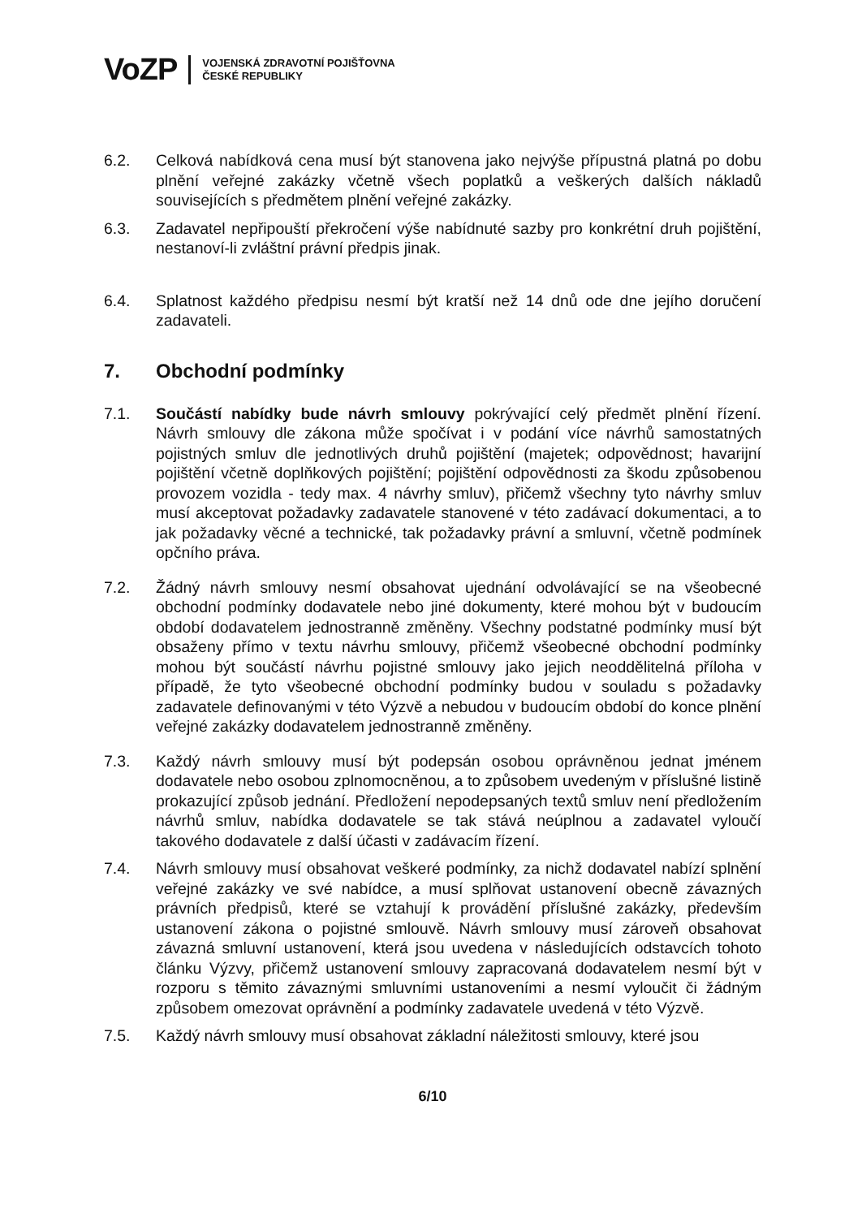VoZP
VOJENSKÁ ZDRAVOTNÍ POJIŠŤOVNA
ČESKÉ REPUBLIKY
6.2. Celková nabídková cena musí být stanovena jako nejvýše přípustná platná po dobu plnění veřejné zakázky včetně všech poplatků a veškerých dalších nákladů souvisejících s předmětem plnění veřejné zakázky.
6.3. Zadavatel nepřipouští překročení výše nabídnuté sazby pro konkrétní druh pojištění, nestanoví-li zvláštní právní předpis jinak.
6.4. Splatnost každého předpisu nesmí být kratší než 14 dnů ode dne jejího doručení zadavateli.
7. Obchodní podmínky
7.1. Součástí nabídky bude návrh smlouvy pokrývající celý předmět plnění řízení. Návrh smlouvy dle zákona může spočívat i v podání více návrhů samostatných pojistných smluv dle jednotlivých druhů pojištění (majetek; odpovědnost; havarijní pojištění včetně doplňkových pojištění; pojištění odpovědnosti za škodu způsobenou provozem vozidla - tedy max. 4 návrhy smluv), přičemž všechny tyto návrhy smluv musí akceptovat požadavky zadavatele stanovené v této zadávací dokumentaci, a to jak požadavky věcné a technické, tak požadavky právní a smluvní, včetně podmínek opčního práva.
7.2. Žádný návrh smlouvy nesmí obsahovat ujednání odvolávající se na všeobecné obchodní podmínky dodavatele nebo jiné dokumenty, které mohou být v budoucím období dodavatelem jednostranně změněny. Všechny podstatné podmínky musí být obsaženy přímo v textu návrhu smlouvy, přičemž všeobecné obchodní podmínky mohou být součástí návrhu pojistné smlouvy jako jejich neoddělitelná příloha v případě, že tyto všeobecné obchodní podmínky budou v souladu s požadavky zadavatele definovanými v této Výzvě a nebudou v budoucím období do konce plnění veřejné zakázky dodavatelem jednostranně změněny.
7.3. Každý návrh smlouvy musí být podepsán osobou oprávněnou jednat jménem dodavatele nebo osobou zplnomocněnou, a to způsobem uvedeným v příslušné listině prokazující způsob jednání. Předložení nepodepsaných textů smluv není předložením návrhů smluv, nabídka dodavatele se tak stává neúplnou a zadavatel vyloučí takového dodavatele z další účasti v zadávacím řízení.
7.4. Návrh smlouvy musí obsahovat veškeré podmínky, za nichž dodavatel nabízí splnění veřejné zakázky ve své nabídce, a musí splňovat ustanovení obecně závazných právních předpisů, které se vztahují k provádění příslušné zakázky, především ustanovení zákona o pojistné smlouvě. Návrh smlouvy musí zároveň obsahovat závazná smluvní ustanovení, která jsou uvedena v následujících odstavcích tohoto článku Výzvy, přičemž ustanovení smlouvy zapracovaná dodavatelem nesmí být v rozporu s těmito závaznými smluvními ustanoveními a nesmí vyloučit či žádným způsobem omezovat oprávnění a podmínky zadavatele uvedená v této Výzvě.
7.5. Každý návrh smlouvy musí obsahovat základní náležitosti smlouvy, které jsou
6/10